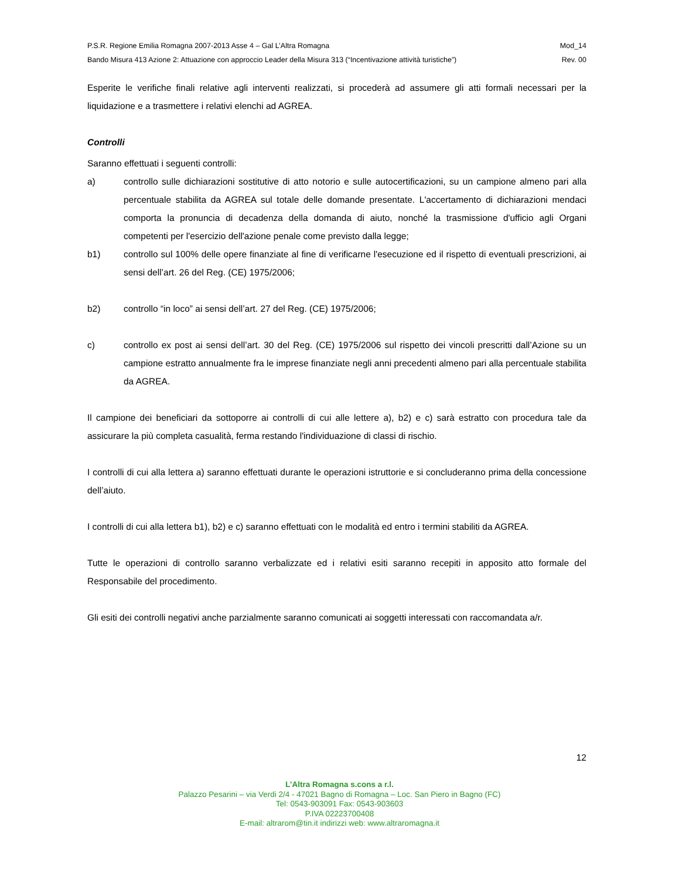P.S.R. Regione Emilia Romagna 2007-2013 Asse 4 – Gal L’Altra Romagna Mod_14
Bando Misura 413 Azione 2: Attuazione con approccio Leader della Misura 313 (“Incentivazione attività turistiche”) Rev. 00
Esperite le verifiche finali relative agli interventi realizzati, si procederà ad assumere gli atti formali necessari per la liquidazione e a trasmettere i relativi elenchi ad AGREA.
Controlli
Saranno effettuati i seguenti controlli:
a) controllo sulle dichiarazioni sostitutive di atto notorio e sulle autocertificazioni, su un campione almeno pari alla percentuale stabilita da AGREA sul totale delle domande presentate. L'accertamento di dichiarazioni mendaci comporta la pronuncia di decadenza della domanda di aiuto, nonché la trasmissione d'ufficio agli Organi competenti per l'esercizio dell'azione penale come previsto dalla legge;
b1) controllo sul 100% delle opere finanziate al fine di verificarne l'esecuzione ed il rispetto di eventuali prescrizioni, ai sensi dell’art. 26 del Reg. (CE) 1975/2006;
b2) controllo “in loco” ai sensi dell’art. 27 del Reg. (CE) 1975/2006;
c) controllo ex post ai sensi dell’art. 30 del Reg. (CE) 1975/2006 sul rispetto dei vincoli prescritti dall’Azione su un campione estratto annualmente fra le imprese finanziate negli anni precedenti almeno pari alla percentuale stabilita da AGREA.
Il campione dei beneficiari da sottoporre ai controlli di cui alle lettere a), b2) e c) sarà estratto con procedura tale da assicurare la più completa casualità, ferma restando l'individuazione di classi di rischio.
I controlli di cui alla lettera a) saranno effettuati durante le operazioni istruttorie e si concluderanno prima della concessione dell’aiuto.
I controlli di cui alla lettera b1), b2) e c) saranno effettuati con le modalità ed entro i termini stabiliti da AGREA.
Tutte le operazioni di controllo saranno verbalizzate ed i relativi esiti saranno recepiti in apposito atto formale del Responsabile del procedimento.
Gli esiti dei controlli negativi anche parzialmente saranno comunicati ai soggetti interessati con raccomandata a/r.
12
L’Altra Romagna s.cons a r.l.
Palazzo Pesarini – via Verdi 2/4 - 47021 Bagno di Romagna – Loc. San Piero in Bagno (FC)
Tel: 0543-903091 Fax: 0543-903603
P.IVA 02223700408
E-mail: altrarom@tin.it indirizzi web: www.altraromagna.it